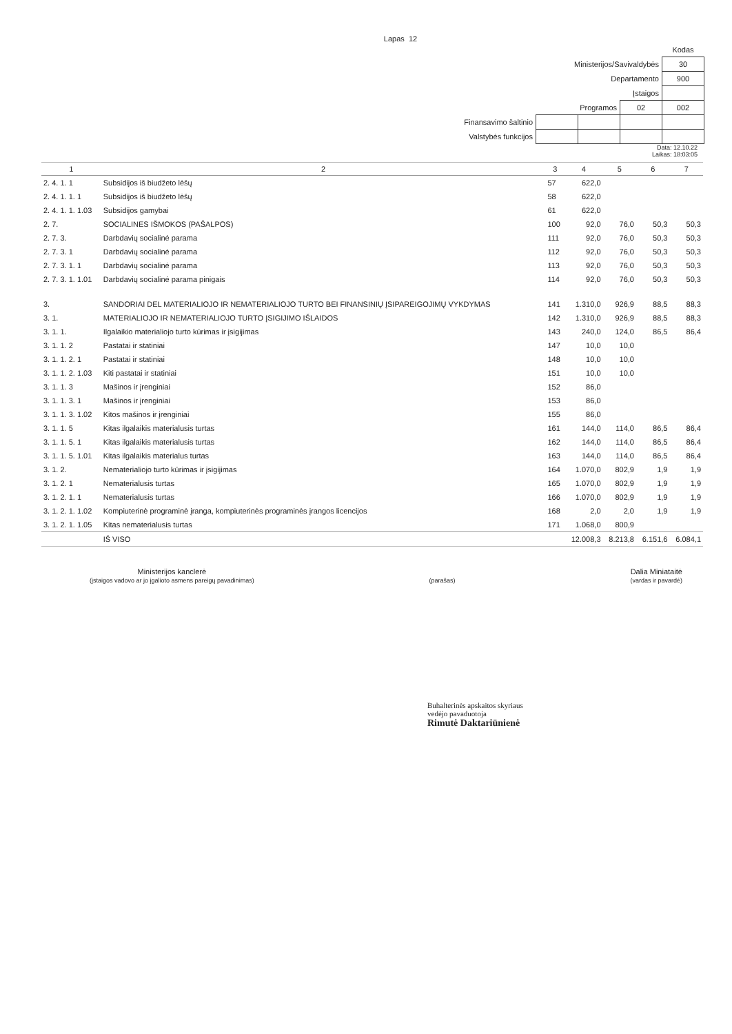Lapas 12
| | | | | Kodas |
| Ministerijos/Savivaldybės | | | | 30 |
| Departamento | | | | 900 |
| Įstaigos | | | | |
| Programos | | | 02 | 002 |
| Finansavimo šaltinio | | | | |
| Valstybės funkcijos | | | | |
Data: 12.10.22
Laikas: 18:03:05
| 1 | 2 | 3 | 4 | 5 | 6 | 7 |
| --- | --- | --- | --- | --- | --- | --- |
| 2. 4. 1. 1 | Subsidijos iš biudžeto lėšų | 57 | 622,0 | | | |
| 2. 4. 1. 1. 1 | Subsidijos iš biudžeto lėšų | 58 | 622,0 | | | |
| 2. 4. 1. 1. 1.03 | Subsidijos gamybai | 61 | 622,0 | | | |
| 2. 7. | SOCIALINES IŠMOKOS (PAŠALPOS) | 100 | 92,0 | 76,0 | 50,3 | 50,3 |
| 2. 7. 3. | Darbdavių socialinė parama | 111 | 92,0 | 76,0 | 50,3 | 50,3 |
| 2. 7. 3. 1 | Darbdavių socialinė parama | 112 | 92,0 | 76,0 | 50,3 | 50,3 |
| 2. 7. 3. 1. 1 | Darbdavių socialinė parama | 113 | 92,0 | 76,0 | 50,3 | 50,3 |
| 2. 7. 3. 1. 1.01 | Darbdavių socialinė parama pinigais | 114 | 92,0 | 76,0 | 50,3 | 50,3 |
| 3. | SANDORIAI DEL MATERIALIOJO IR NEMATERIALIOJO TURTO BEI FINANSINIŲ ĮSIPAREIGOJIMŲ VYKDYMAS | 141 | 1.310,0 | 926,9 | 88,5 | 88,3 |
| 3. 1. | MATERIALIOJO IR NEMATERIALIOJO TURTO ĮSIGIJIMO IŠLAIDOS | 142 | 1.310,0 | 926,9 | 88,5 | 88,3 |
| 3. 1. 1. | Ilgalaikio materialiojo turto kūrimas ir įsigijimas | 143 | 240,0 | 124,0 | 86,5 | 86,4 |
| 3. 1. 1. 2 | Pastatai ir statiniai | 147 | 10,0 | 10,0 | | |
| 3. 1. 1. 2. 1 | Pastatai ir statiniai | 148 | 10,0 | 10,0 | | |
| 3. 1. 1. 2. 1.03 | Kiti pastatai ir statiniai | 151 | 10,0 | 10,0 | | |
| 3. 1. 1. 3 | Mašinos ir įrenginiai | 152 | 86,0 | | | |
| 3. 1. 1. 3. 1 | Mašinos ir įrenginiai | 153 | 86,0 | | | |
| 3. 1. 1. 3. 1.02 | Kitos mašinos ir įrenginiai | 155 | 86,0 | | | |
| 3. 1. 1. 5 | Kitas ilgalaikis materialusis turtas | 161 | 144,0 | 114,0 | 86,5 | 86,4 |
| 3. 1. 1. 5. 1 | Kitas ilgalaikis materialusis turtas | 162 | 144,0 | 114,0 | 86,5 | 86,4 |
| 3. 1. 1. 5. 1.01 | Kitas ilgalaikis materialus turtas | 163 | 144,0 | 114,0 | 86,5 | 86,4 |
| 3. 1. 2. | Nematerialiojo turto kūrimas ir įsigijimas | 164 | 1.070,0 | 802,9 | 1,9 | 1,9 |
| 3. 1. 2. 1 | Nematerialusis turtas | 165 | 1.070,0 | 802,9 | 1,9 | 1,9 |
| 3. 1. 2. 1. 1 | Nematerialusis turtas | 166 | 1.070,0 | 802,9 | 1,9 | 1,9 |
| 3. 1. 2. 1. 1.02 | Kompiuterinė programinė įranga, kompiuterinės programinės įrangos licencijos | 168 | 2,0 | 2,0 | 1,9 | 1,9 |
| 3. 1. 2. 1. 1.05 | Kitas nematerialusis turtas | 171 | 1.068,0 | 800,9 | | |
| | IŠ VISO | | 12.008,3 | 8.213,8 | 6.151,6 | 6.084,1 |
Ministerijos kanclerė
(įstaigos vadovo ar jo įgalioto asmens pareigų pavadinimas)
(parašas)
Dalia Miniataitė
(vardas ir pavardė)
Buhalterinės apskaitos skyriaus
vedėjo pavaduotoja
Rimutė Daktariūnienė